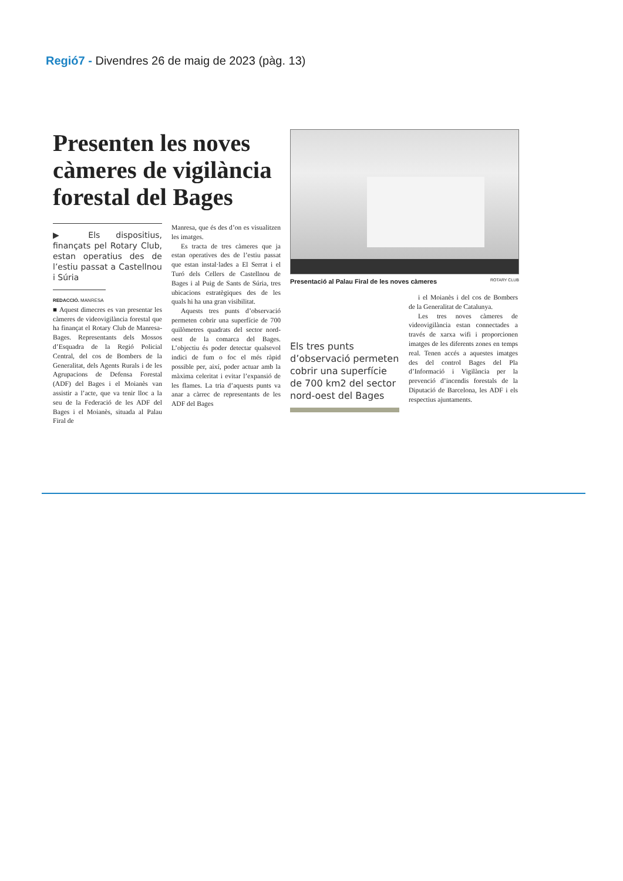Regió7 - Divendres 26 de maig de 2023 (pàg. 13)
Presenten les noves càmeres de vigilància forestal del Bages
▶ Els dispositius, finançats pel Rotary Club, estan operatius des de l’estiu passat a Castellnou i Súria
REDACCIÓ. MANRESA
■ Aquest dimecres es van presentar les càmeres de videovigilància forestal que ha finançat el Rotary Club de Manresa-Bages. Representants dels Mossos d’Esquadra de la Regió Policial Central, del cos de Bombers de la Generalitat, dels Agents Rurals i de les Agrupacions de Defensa Forestal (ADF) del Bages i el Moianès van assistir a l’acte, que va tenir lloc a la seu de la Federació de les ADF del Bages i el Moianès, situada al Palau Firal de
Manresa, que és des d’on es visualitzen les imatges.
Es tracta de tres càmeres que ja estan operatives des de l’estiu passat que estan instal·lades a El Serrat i el Turó dels Cellers de Castellnou de Bages i al Puig de Sants de Súria, tres ubicacions estratègiques des de les quals hi ha una gran visibilitat.
Aquests tres punts d’observació permeten cobrir una superfície de 700 quilòmetres quadrats del sector nord-oest de la comarca del Bages. L’objectiu és poder detectar qualsevol indici de fum o foc el més ràpid possible per, així, poder actuar amb la màxima celeritat i evitar l’expansió de les flames. La tria d’aquests punts va anar a càrrec de representants de les ADF del Bages
Presentació al Palau Firal de les noves càmeres ROTARY CLUB
Els tres punts d’observació permeten cobrir una superfície de 700 km2 del sector nord-oest del Bages
i el Moianès i del cos de Bombers de la Generalitat de Catalunya.
Les tres noves càmeres de videovigilància estan connectades a través de xarxa wifi i proporcionen imatges de les diferents zones en temps real. Tenen accés a aquestes imatges des del control Bages del Pla d’Informació i Vigilància per la prevenció d’incendis forestals de la Diputació de Barcelona, les ADF i els respectius ajuntaments.